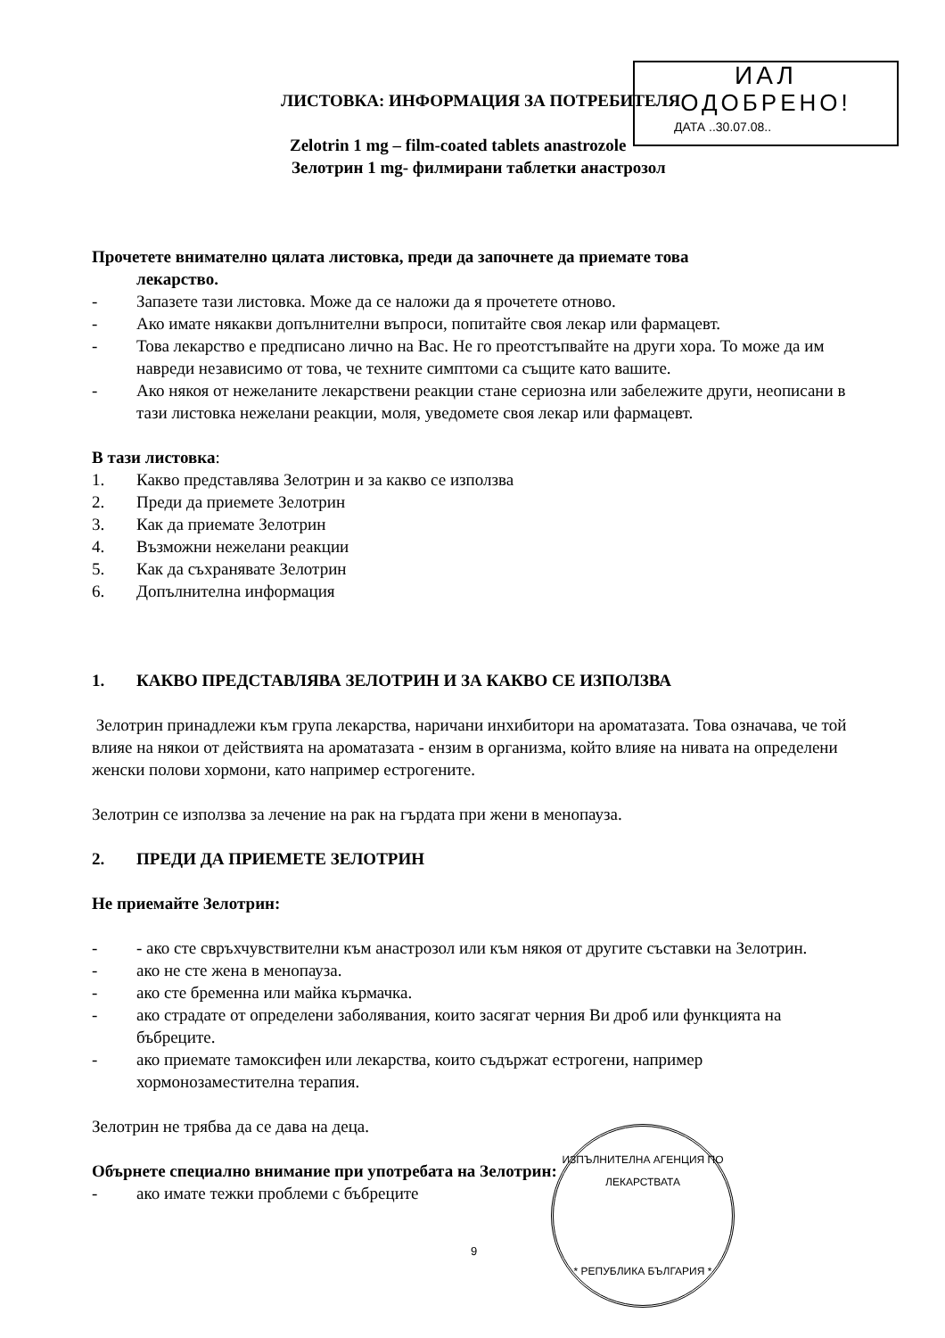ИАЛ
ОДОБРЕНО!
ДАТА ..30.07.08..
ИЗПЪЛНИТЕЛНА АГЕНЦИЯ ПО ЛЕКАРСТВАТА
* РЕПУБЛИКА БЪЛГАРИЯ *
ЛИСТОВКА: ИНФОРМАЦИЯ ЗА ПОТРЕБИТЕЛЯ
Zelotrin 1 mg – film-coated tablets anastrozole
Зелотрин 1 mg- филмирани таблетки анастрозол
Прочетете внимателно цялата листовка, преди да започнете да приемате това
лекарство.
- Запазете тази листовка. Може да се наложи да я прочетете отново.
- Ако имате някакви допълнителни въпроси, попитайте своя лекар или фармацевт.
- Това лекарство е предписано лично на Вас. Не го преотстъпвайте на други хора. То може да им навреди независимо от това, че техните симптоми са същите като вашите.
- Ако някоя от нежеланите лекарствени реакции стане сериозна или забележите други, неописани в тази листовка нежелани реакции, моля, уведомете своя лекар или фармацевт.
В тази листовка:
1. Какво представлява Зелотрин и за какво се използва
2. Преди да приемете Зелотрин
3. Как да приемате Зелотрин
4. Възможни нежелани реакции
5. Как да съхранявате Зелотрин
6. Допълнителна информация
1. КАКВО ПРЕДСТАВЛЯВА ЗЕЛОТРИН И ЗА КАКВО СЕ ИЗПОЛЗВА
Зелотрин принадлежи към група лекарства, наричани инхибитори на ароматазата. Това означава, че той влияе на някои от действията на ароматазата - ензим в организма, който влияе на нивата на определени женски полови хормони, като например естрогените.
Зелотрин се използва за лечение на рак на гърдата при жени в менопауза.
2. ПРЕДИ ДА ПРИЕМЕТЕ ЗЕЛОТРИН
Не приемайте Зелотрин:
- - ако сте свръхчувствителни към анастрозол или към някоя от другите съставки на Зелотрин.
- ако не сте жена в менопауза.
- ако сте бременна или майка кърмачка.
- ако страдате от определени заболявания, които засягат черния Ви дроб или функцията на бъбреците.
- ако приемате тамоксифен или лекарства, които съдържат естрогени, например хормонозаместителна терапия.
Зелотрин не трябва да се дава на деца.
Обърнете специално внимание при употребата на Зелотрин:
- ако имате тежки проблеми с бъбреците
9